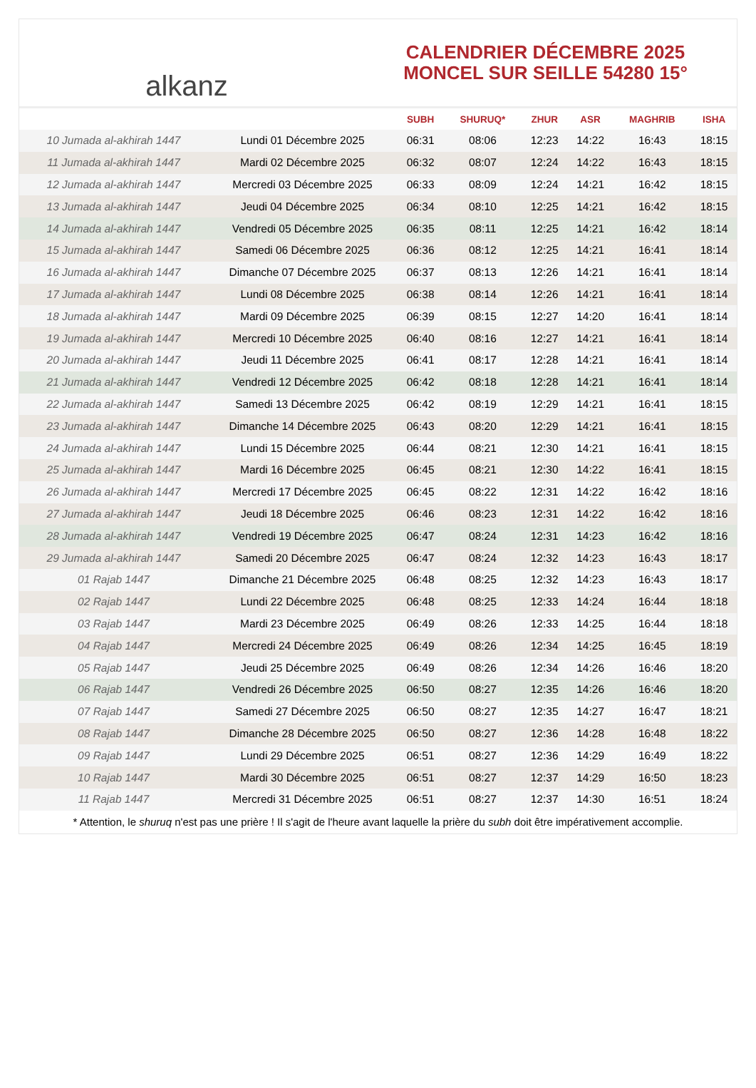alkanz
CALENDRIER DÉCEMBRE 2025
MONCEL SUR SEILLE 54280 15°
| | | SUBH | SHURUQ* | ZHUR | ASR | MAGHRIB | ISHA |
| --- | --- | --- | --- | --- | --- | --- | --- |
| 10 Jumada al-akhirah 1447 | Lundi 01 Décembre 2025 | 06:31 | 08:06 | 12:23 | 14:22 | 16:43 | 18:15 |
| 11 Jumada al-akhirah 1447 | Mardi 02 Décembre 2025 | 06:32 | 08:07 | 12:24 | 14:22 | 16:43 | 18:15 |
| 12 Jumada al-akhirah 1447 | Mercredi 03 Décembre 2025 | 06:33 | 08:09 | 12:24 | 14:21 | 16:42 | 18:15 |
| 13 Jumada al-akhirah 1447 | Jeudi 04 Décembre 2025 | 06:34 | 08:10 | 12:25 | 14:21 | 16:42 | 18:15 |
| 14 Jumada al-akhirah 1447 | Vendredi 05 Décembre 2025 | 06:35 | 08:11 | 12:25 | 14:21 | 16:42 | 18:14 |
| 15 Jumada al-akhirah 1447 | Samedi 06 Décembre 2025 | 06:36 | 08:12 | 12:25 | 14:21 | 16:41 | 18:14 |
| 16 Jumada al-akhirah 1447 | Dimanche 07 Décembre 2025 | 06:37 | 08:13 | 12:26 | 14:21 | 16:41 | 18:14 |
| 17 Jumada al-akhirah 1447 | Lundi 08 Décembre 2025 | 06:38 | 08:14 | 12:26 | 14:21 | 16:41 | 18:14 |
| 18 Jumada al-akhirah 1447 | Mardi 09 Décembre 2025 | 06:39 | 08:15 | 12:27 | 14:20 | 16:41 | 18:14 |
| 19 Jumada al-akhirah 1447 | Mercredi 10 Décembre 2025 | 06:40 | 08:16 | 12:27 | 14:21 | 16:41 | 18:14 |
| 20 Jumada al-akhirah 1447 | Jeudi 11 Décembre 2025 | 06:41 | 08:17 | 12:28 | 14:21 | 16:41 | 18:14 |
| 21 Jumada al-akhirah 1447 | Vendredi 12 Décembre 2025 | 06:42 | 08:18 | 12:28 | 14:21 | 16:41 | 18:14 |
| 22 Jumada al-akhirah 1447 | Samedi 13 Décembre 2025 | 06:42 | 08:19 | 12:29 | 14:21 | 16:41 | 18:15 |
| 23 Jumada al-akhirah 1447 | Dimanche 14 Décembre 2025 | 06:43 | 08:20 | 12:29 | 14:21 | 16:41 | 18:15 |
| 24 Jumada al-akhirah 1447 | Lundi 15 Décembre 2025 | 06:44 | 08:21 | 12:30 | 14:21 | 16:41 | 18:15 |
| 25 Jumada al-akhirah 1447 | Mardi 16 Décembre 2025 | 06:45 | 08:21 | 12:30 | 14:22 | 16:41 | 18:15 |
| 26 Jumada al-akhirah 1447 | Mercredi 17 Décembre 2025 | 06:45 | 08:22 | 12:31 | 14:22 | 16:42 | 18:16 |
| 27 Jumada al-akhirah 1447 | Jeudi 18 Décembre 2025 | 06:46 | 08:23 | 12:31 | 14:22 | 16:42 | 18:16 |
| 28 Jumada al-akhirah 1447 | Vendredi 19 Décembre 2025 | 06:47 | 08:24 | 12:31 | 14:23 | 16:42 | 18:16 |
| 29 Jumada al-akhirah 1447 | Samedi 20 Décembre 2025 | 06:47 | 08:24 | 12:32 | 14:23 | 16:43 | 18:17 |
| 01 Rajab 1447 | Dimanche 21 Décembre 2025 | 06:48 | 08:25 | 12:32 | 14:23 | 16:43 | 18:17 |
| 02 Rajab 1447 | Lundi 22 Décembre 2025 | 06:48 | 08:25 | 12:33 | 14:24 | 16:44 | 18:18 |
| 03 Rajab 1447 | Mardi 23 Décembre 2025 | 06:49 | 08:26 | 12:33 | 14:25 | 16:44 | 18:18 |
| 04 Rajab 1447 | Mercredi 24 Décembre 2025 | 06:49 | 08:26 | 12:34 | 14:25 | 16:45 | 18:19 |
| 05 Rajab 1447 | Jeudi 25 Décembre 2025 | 06:49 | 08:26 | 12:34 | 14:26 | 16:46 | 18:20 |
| 06 Rajab 1447 | Vendredi 26 Décembre 2025 | 06:50 | 08:27 | 12:35 | 14:26 | 16:46 | 18:20 |
| 07 Rajab 1447 | Samedi 27 Décembre 2025 | 06:50 | 08:27 | 12:35 | 14:27 | 16:47 | 18:21 |
| 08 Rajab 1447 | Dimanche 28 Décembre 2025 | 06:50 | 08:27 | 12:36 | 14:28 | 16:48 | 18:22 |
| 09 Rajab 1447 | Lundi 29 Décembre 2025 | 06:51 | 08:27 | 12:36 | 14:29 | 16:49 | 18:22 |
| 10 Rajab 1447 | Mardi 30 Décembre 2025 | 06:51 | 08:27 | 12:37 | 14:29 | 16:50 | 18:23 |
| 11 Rajab 1447 | Mercredi 31 Décembre 2025 | 06:51 | 08:27 | 12:37 | 14:30 | 16:51 | 18:24 |
* Attention, le shuruq n'est pas une prière ! Il s'agit de l'heure avant laquelle la prière du subh doit être impérativement accomplie.